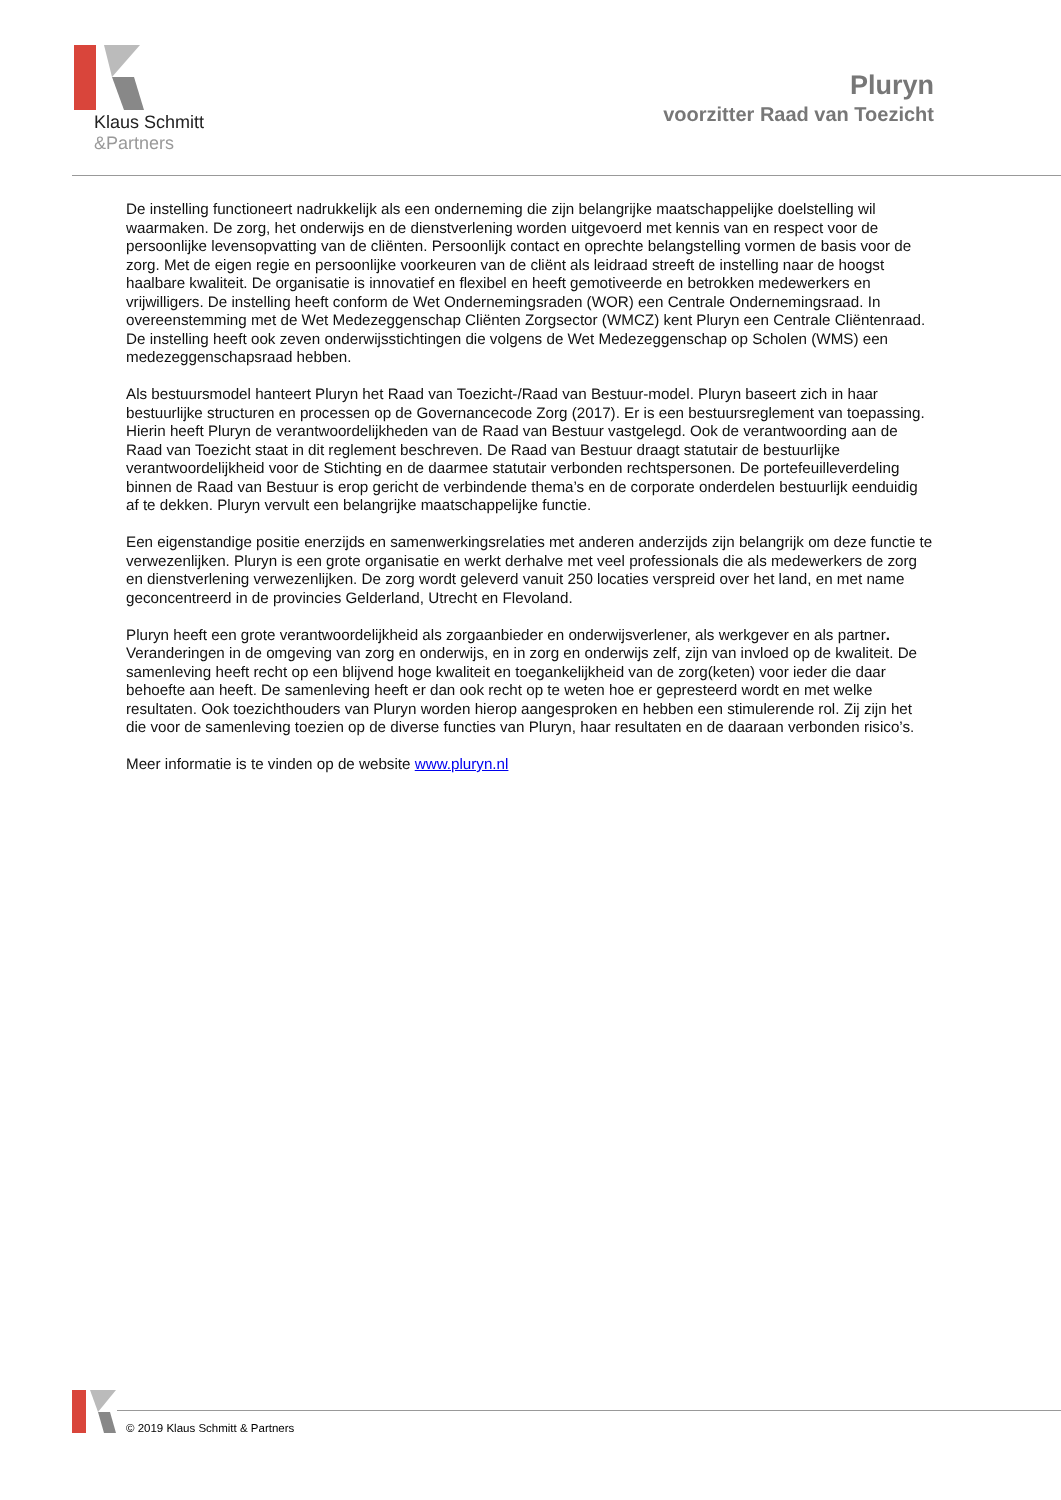Klaus Schmitt
&Partners
Pluryn
voorzitter Raad van Toezicht
De instelling functioneert nadrukkelijk als een onderneming die zijn belangrijke maatschappelijke doelstelling wil waarmaken. De zorg, het onderwijs en de dienstverlening worden uitgevoerd met kennis van en respect voor de persoonlijke levensopvatting van de cliënten. Persoonlijk contact en oprechte belangstelling vormen de basis voor de zorg. Met de eigen regie en persoonlijke voorkeuren van de cliënt als leidraad streeft de instelling naar de hoogst haalbare kwaliteit. De organisatie is innovatief en flexibel en heeft gemotiveerde en betrokken medewerkers en vrijwilligers. De instelling heeft conform de Wet Ondernemingsraden (WOR) een Centrale Ondernemingsraad. In overeenstemming met de Wet Medezeggenschap Cliënten Zorgsector (WMCZ) kent Pluryn een Centrale Cliëntenraad. De instelling heeft ook zeven onderwijsstichtingen die volgens de Wet Medezeggenschap op Scholen (WMS) een medezeggenschapsraad hebben.
Als bestuursmodel hanteert Pluryn het Raad van Toezicht-/Raad van Bestuur-model. Pluryn baseert zich in haar bestuurlijke structuren en processen op de Governancecode Zorg (2017). Er is een bestuursreglement van toepassing. Hierin heeft Pluryn de verantwoordelijkheden van de Raad van Bestuur vastgelegd. Ook de verantwoording aan de Raad van Toezicht staat in dit reglement beschreven. De Raad van Bestuur draagt statutair de bestuurlijke verantwoordelijkheid voor de Stichting en de daarmee statutair verbonden rechtspersonen. De portefeuilleverdeling binnen de Raad van Bestuur is erop gericht de verbindende thema’s en de corporate onderdelen bestuurlijk eenduidig af te dekken. Pluryn vervult een belangrijke maatschappelijke functie.
Een eigenstandige positie enerzijds en samenwerkingsrelaties met anderen anderzijds zijn belangrijk om deze functie te verwezenlijken. Pluryn is een grote organisatie en werkt derhalve met veel professionals die als medewerkers de zorg en dienstverlening verwezenlijken. De zorg wordt geleverd vanuit 250 locaties verspreid over het land, en met name geconcentreerd in de provincies Gelderland, Utrecht en Flevoland.
Pluryn heeft een grote verantwoordelijkheid als zorgaanbieder en onderwijsverlener, als werkgever en als partner. Veranderingen in de omgeving van zorg en onderwijs, en in zorg en onderwijs zelf, zijn van invloed op de kwaliteit. De samenleving heeft recht op een blijvend hoge kwaliteit en toegankelijkheid van de zorg(keten) voor ieder die daar behoefte aan heeft. De samenleving heeft er dan ook recht op te weten hoe er gepresteerd wordt en met welke resultaten. Ook toezichthouders van Pluryn worden hierop aangesproken en hebben een stimulerende rol. Zij zijn het die voor de samenleving toezien op de diverse functies van Pluryn, haar resultaten en de daaraan verbonden risico’s.
Meer informatie is te vinden op de website www.pluryn.nl
© 2019 Klaus Schmitt & Partners